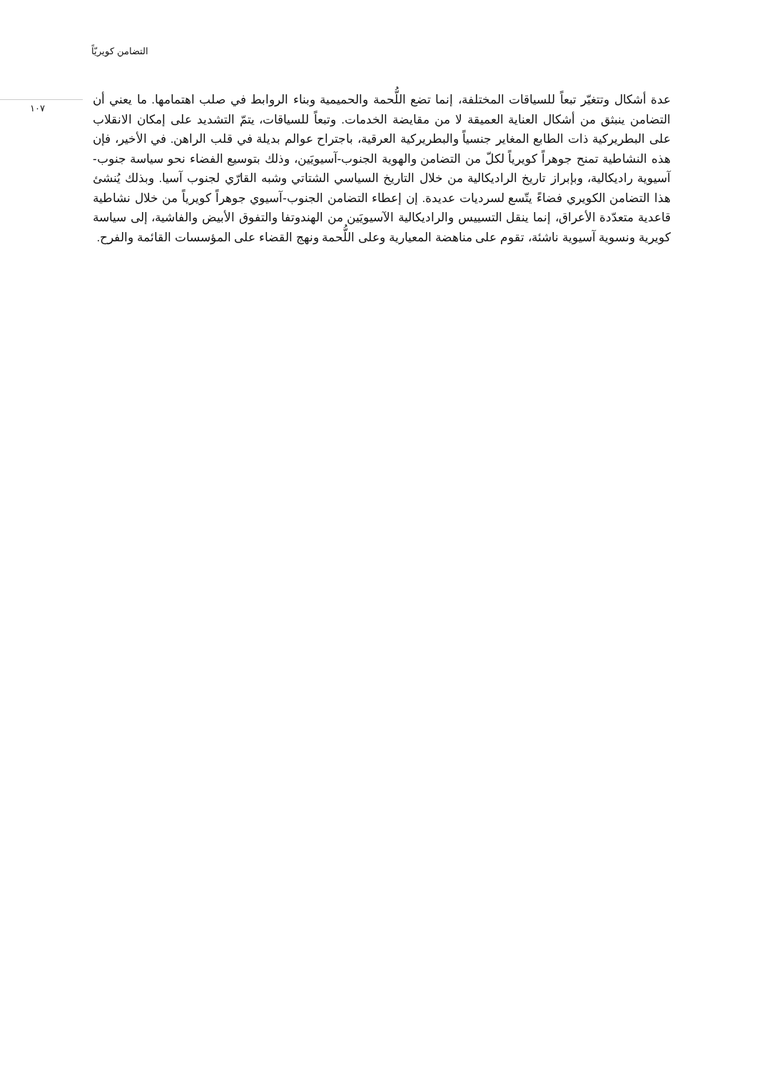التضامن كويريّاً
١٠٧
عدة أشكال وتتغيّر تبعاً للسياقات المختلفة، إنما تضع اللُّحمة والحميمية وبناء الروابط في صلب اهتمامها. ما يعني أن التضامن ينبثق من أشكال العناية العميقة لا من مقايضة الخدمات. وتبعاً للسياقات، يتمّ التشديد على إمكان الانقلاب على البطريركية ذات الطابع المغاير جنسياً والبطريركية العرقية، باجتراح عوالم بديلة في قلب الراهن. في الأخير، فإن هذه النشاطية تمنح جوهراً كويرياً لكلّ من التضامن والهوية الجنوب-آسيويَين، وذلك بتوسيع الفضاء نحو سياسة جنوب-آسيوية راديكالية، وبإبراز تاريخ الراديكالية من خلال التاريخ السياسي الشتاتي وشبه القارّي لجنوب آسيا. وبذلك يُنشئ هذا التضامن الكويري فضاءً يتّسع لسرديات عديدة. إن إعطاء التضامن الجنوب-آسيوي جوهراً كويرياً من خلال نشاطية قاعدية متعدّدة الأعراق، إنما ينقل التسييس والراديكالية الآسيويَين من الهندوتفا والتفوق الأبيض والفاشية، إلى سياسة كويرية ونسوية آسيوية ناشئة، تقوم على مناهضة المعيارية وعلى اللُّحمة ونهج القضاء على المؤسسات القائمة والفرح.